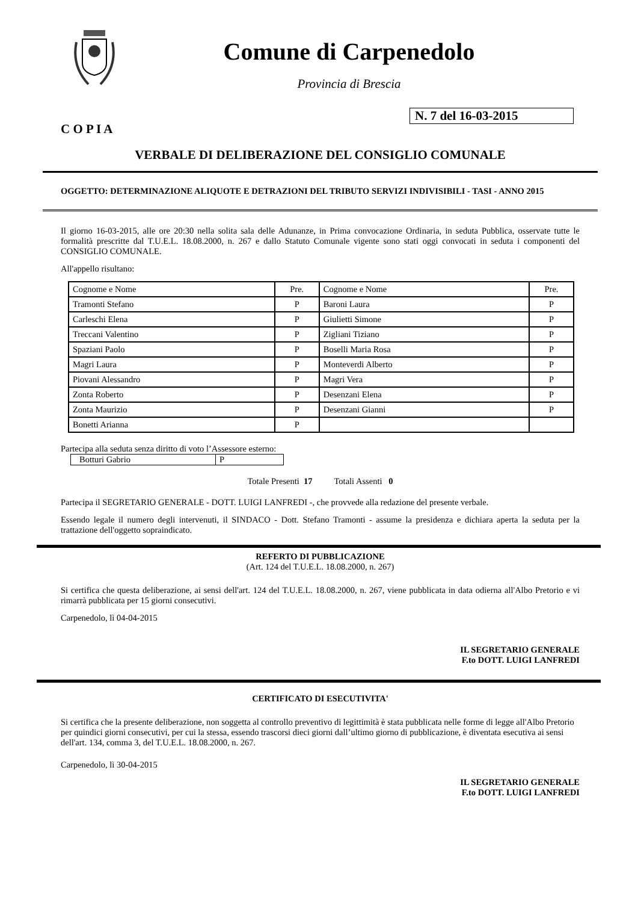Comune di Carpenedolo
Provincia di Brescia
N. 7 del 16-03-2015
C O P I A
VERBALE DI DELIBERAZIONE DEL CONSIGLIO COMUNALE
OGGETTO: DETERMINAZIONE ALIQUOTE E DETRAZIONI DEL TRIBUTO SERVIZI INDIVISIBILI - TASI - ANNO 2015
Il giorno 16-03-2015, alle ore 20:30 nella solita sala delle Adunanze, in Prima convocazione Ordinaria, in seduta Pubblica, osservate tutte le formalità prescritte dal T.U.E.L. 18.08.2000, n. 267 e dallo Statuto Comunale vigente sono stati oggi convocati in seduta i componenti del CONSIGLIO COMUNALE.
All'appello risultano:
| Cognome e Nome | Pre. | Cognome e Nome | Pre. |
| Tramonti Stefano | P | Baroni Laura | P |
| Carleschi Elena | P | Giulietti Simone | P |
| Treccani Valentino | P | Zigliani Tiziano | P |
| Spaziani Paolo | P | Boselli Maria Rosa | P |
| Magri Laura | P | Monteverdi Alberto | P |
| Piovani Alessandro | P | Magri Vera | P |
| Zonta Roberto | P | Desenzani Elena | P |
| Zonta Maurizio | P | Desenzani Gianni | P |
| Bonetti Arianna | P | | |
Partecipa alla seduta senza diritto di voto l’Assessore esterno:
| Botturi Gabrio | P |
Totale Presenti 17 Totali Assenti 0
Partecipa il SEGRETARIO GENERALE - DOTT. LUIGI LANFREDI -, che provvede alla redazione del presente verbale.
Essendo legale il numero degli intervenuti, il SINDACO - Dott. Stefano Tramonti - assume la presidenza e dichiara aperta la seduta per la trattazione dell'oggetto sopraindicato.
REFERTO DI PUBBLICAZIONE
(Art. 124 del T.U.E.L. 18.08.2000, n. 267)
Si certifica che questa deliberazione, ai sensi dell'art. 124 del T.U.E.L. 18.08.2000, n. 267, viene pubblicata in data odierna all'Albo Pretorio e vi rimarrà pubblicata per 15 giorni consecutivi.
Carpenedolo, lì 04-04-2015
IL SEGRETARIO GENERALE
F.to DOTT. LUIGI LANFREDI
CERTIFICATO DI ESECUTIVITA'
Si certifica che la presente deliberazione, non soggetta al controllo preventivo di legittimità è stata pubblicata nelle forme di legge all'Albo Pretorio per quindici giorni consecutivi, per cui la stessa, essendo trascorsi dieci giorni dall’ultimo giorno di pubblicazione, è diventata esecutiva ai sensi dell'art. 134, comma 3, del T.U.E.L. 18.08.2000, n. 267.
Carpenedolo, lì 30-04-2015
IL SEGRETARIO GENERALE
F.to DOTT. LUIGI LANFREDI